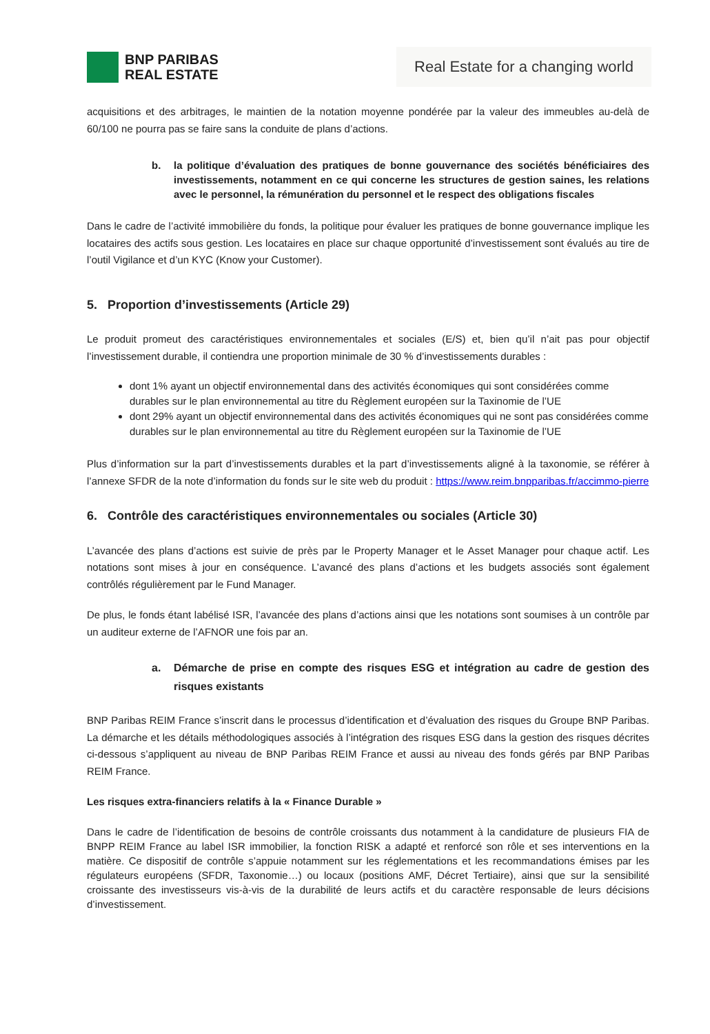BNP PARIBAS
REAL ESTATE
Real Estate for a changing world
acquisitions et des arbitrages, le maintien de la notation moyenne pondérée par la valeur des immeubles au-delà de 60/100 ne pourra pas se faire sans la conduite de plans d’actions.
b. la politique d’évaluation des pratiques de bonne gouvernance des sociétés bénéficiaires des investissements, notamment en ce qui concerne les structures de gestion saines, les relations avec le personnel, la rémunération du personnel et le respect des obligations fiscales
Dans le cadre de l’activité immobilière du fonds, la politique pour évaluer les pratiques de bonne gouvernance implique les locataires des actifs sous gestion. Les locataires en place sur chaque opportunité d’investissement sont évalués au tire de l’outil Vigilance et d’un KYC (Know your Customer).
5. Proportion d’investissements (Article 29)
Le produit promeut des caractéristiques environnementales et sociales (E/S) et, bien qu’il n’ait pas pour objectif l’investissement durable, il contiendra une proportion minimale de 30 % d’investissements durables :
dont 1% ayant un objectif environnemental dans des activités économiques qui sont considérées comme durables sur le plan environnemental au titre du Règlement européen sur la Taxinomie de l’UE
dont 29% ayant un objectif environnemental dans des activités économiques qui ne sont pas considérées comme durables sur le plan environnemental au titre du Règlement européen sur la Taxinomie de l’UE
Plus d’information sur la part d’investissements durables et la part d’investissements aligné à la taxonomie, se référer à l’annexe SFDR de la note d’information du fonds sur le site web du produit : https://www.reim.bnpparibas.fr/accimmo-pierre
6. Contrôle des caractéristiques environnementales ou sociales (Article 30)
L’avancée des plans d’actions est suivie de près par le Property Manager et le Asset Manager pour chaque actif. Les notations sont mises à jour en conséquence. L’avancé des plans d’actions et les budgets associés sont également contrôlés régulièrement par le Fund Manager.
De plus, le fonds étant labélisé ISR, l’avancée des plans d’actions ainsi que les notations sont soumises à un contrôle par un auditeur externe de l’AFNOR une fois par an.
a. Démarche de prise en compte des risques ESG et intégration au cadre de gestion des risques existants
BNP Paribas REIM France s’inscrit dans le processus d’identification et d’évaluation des risques du Groupe BNP Paribas. La démarche et les détails méthodologiques associés à l’intégration des risques ESG dans la gestion des risques décrites ci-dessous s’appliquent au niveau de BNP Paribas REIM France et aussi au niveau des fonds gérés par BNP Paribas REIM France.
Les risques extra-financiers relatifs à la « Finance Durable »
Dans le cadre de l’identification de besoins de contrôle croissants dus notamment à la candidature de plusieurs FIA de BNPP REIM France au label ISR immobilier, la fonction RISK a adapté et renforcé son rôle et ses interventions en la matière. Ce dispositif de contrôle s’appuie notamment sur les réglementations et les recommandations émises par les régulateurs européens (SFDR, Taxonomie…) ou locaux (positions AMF, Décret Tertiaire), ainsi que sur la sensibilité croissante des investisseurs vis-à-vis de la durabilité de leurs actifs et du caractère responsable de leurs décisions d’investissement.